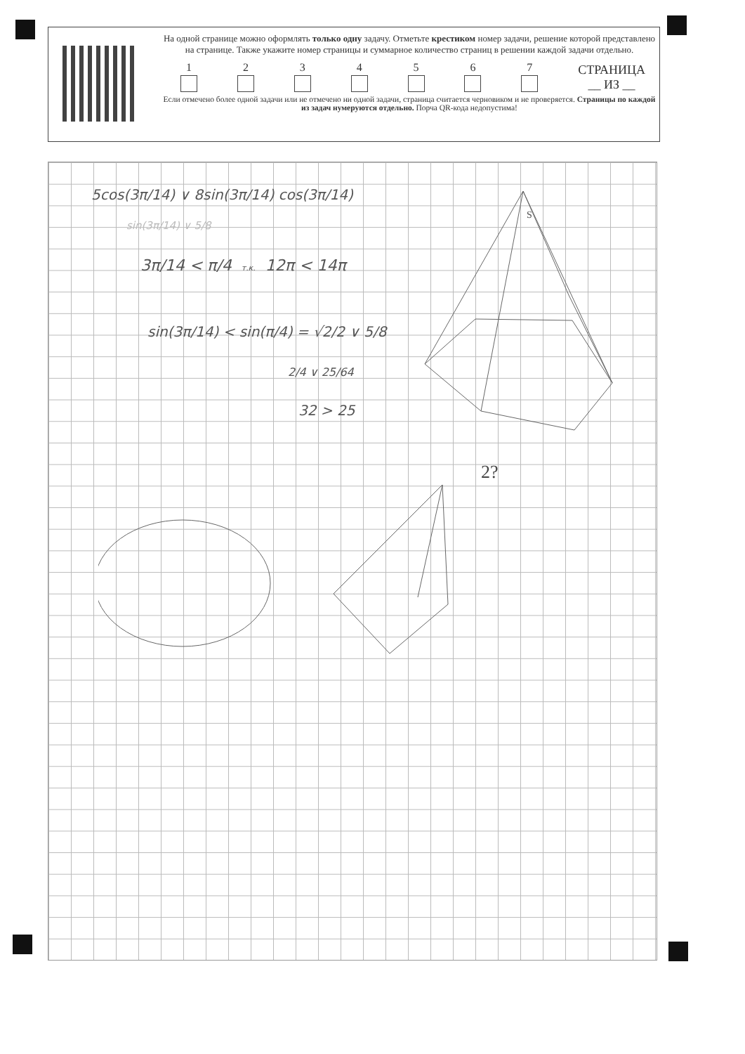На одной странице можно оформлять только одну задачу. Отметьте крестиком номер задачи, решение которой представлено на странице. Также укажите номер страницы и суммарное количество страниц в решении каждой задачи отдельно.
1
2
3
4
5
6
7
СТРАНИЦА
__ ИЗ __
Если отмечено более одной задачи или не отмечено ни одной задачи, страница считается черновиком и не проверяется. Страницы по каждой из задач нумеруются отдельно. Порча QR-кода недопустима!
5cos(3π/14) ∨ 8sin(3π/14) cos(3π/14)
sin(3π/14) ∨ 5/8
3π/14 < π/4 т.к. 12π < 14π
sin(3π/14) < sin(π/4) = √2/2 ∨ 5/8
2/4 ∨ 25/64
32 > 25
S
2?